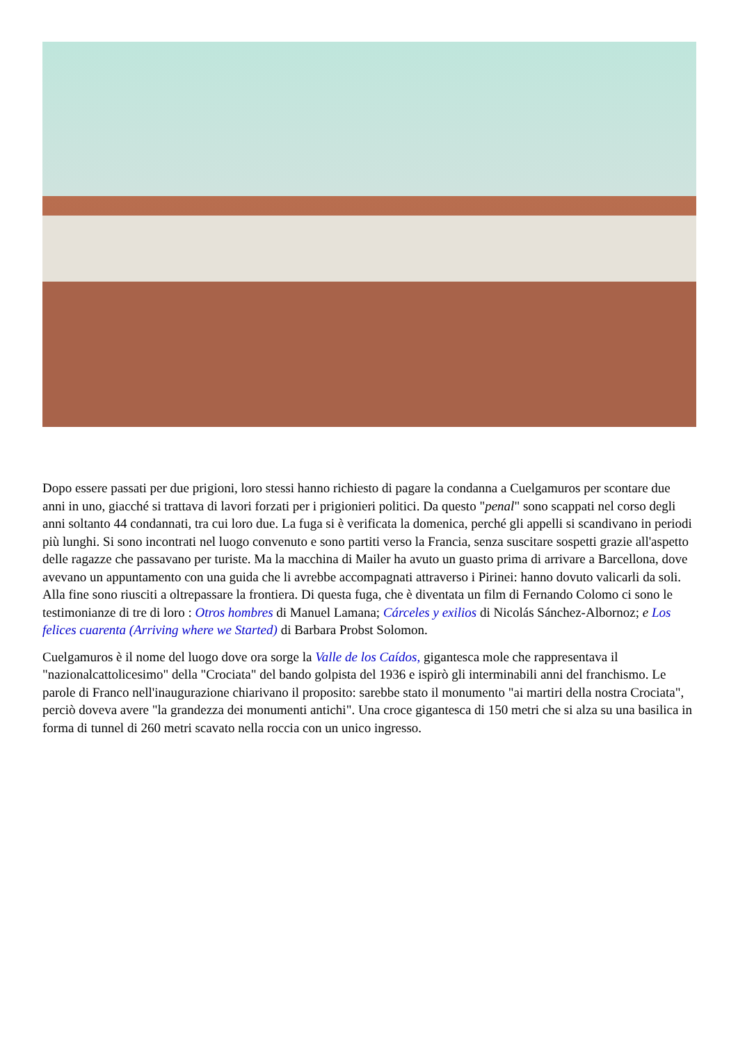Dopo essere passati per due prigioni, loro stessi hanno richiesto di pagare la condanna a Cuelgamuros per scontare due anni in uno, giacché si trattava di lavori forzati per i prigionieri politici. Da questo "penal" sono scappati nel corso degli anni soltanto 44 condannati, tra cui loro due. La fuga si è verificata la domenica, perché gli appelli si scandivano in periodi più lunghi. Si sono incontrati nel luogo convenuto e sono partiti verso la Francia, senza suscitare sospetti grazie all'aspetto delle ragazze che passavano per turiste. Ma la macchina di Mailer ha avuto un guasto prima di arrivare a Barcellona, dove avevano un appuntamento con una guida che li avrebbe accompagnati attraverso i Pirinei: hanno dovuto valicarli da soli. Alla fine sono riusciti a oltrepassare la frontiera. Di questa fuga, che è diventata un film di Fernando Colomo ci sono le testimonianze di tre di loro : Otros hombres di Manuel Lamana; Cárceles y exilios di Nicolás Sánchez-Albornoz; e Los felices cuarenta (Arriving where we Started) di Barbara Probst Solomon.
Cuelgamuros è il nome del luogo dove ora sorge la Valle de los Caídos, gigantesca mole che rappresentava il "nazionalcattolicesimo" della "Crociata" del bando golpista del 1936 e ispirò gli interminabili anni del franchismo. Le parole di Franco nell'inaugurazione chiarivano il proposito: sarebbe stato il monumento "ai martiri della nostra Crociata", perciò doveva avere "la grandezza dei monumenti antichi". Una croce gigantesca di 150 metri che si alza su una basilica in forma di tunnel di 260 metri scavato nella roccia con un unico ingresso.